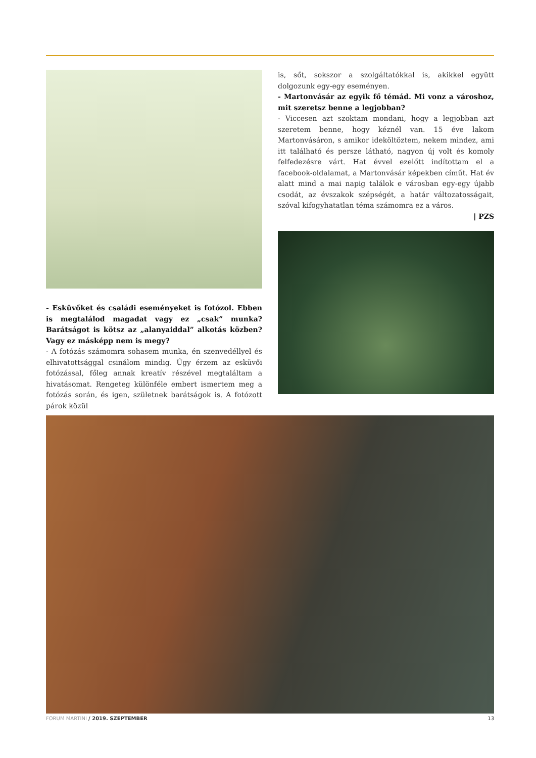- Esküvőket és családi eseményeket is fotózol. Ebben is megtalálod magadat vagy ez „csak” munka? Barátságot is kötsz az „alanyaiddal” alkotás közben? Vagy ez másképp nem is megy?
- A fotózás számomra sohasem munka, én szenvedéllyel és elhivatottsággal csinálom mindig. Úgy érzem az esküvői fotózással, főleg annak kreatív részével megtaláltam a hivatásomat. Rengeteg különféle embert ismertem meg a fotózás során, és igen, születnek barátságok is. A fotózott párok közül
is, sőt, sokszor a szolgáltatókkal is, akikkel együtt dolgozunk egy-egy eseményen.
- Martonvásár az egyik fő témád. Mi vonz a városhoz, mit szeretsz benne a legjobban?
- Viccesen azt szoktam mondani, hogy a legjobban azt szeretem benne, hogy kéznél van. 15 éve lakom Martonvásáron, s amikor ideköltöztem, nekem mindez, ami itt található és persze látható, nagyon új volt és komoly felfedezésre várt. Hat évvel ezelőtt indítottam el a facebook-oldalamat, a Martonvásár képekben címűt. Hat év alatt mind a mai napig találok e városban egy-egy újabb csodát, az évszakok szépségét, a határ változatosságait, szóval kifogyhatatlan téma számomra ez a város.
| PZS
FORUM MARTINI / 2019. SZEPTEMBER 13